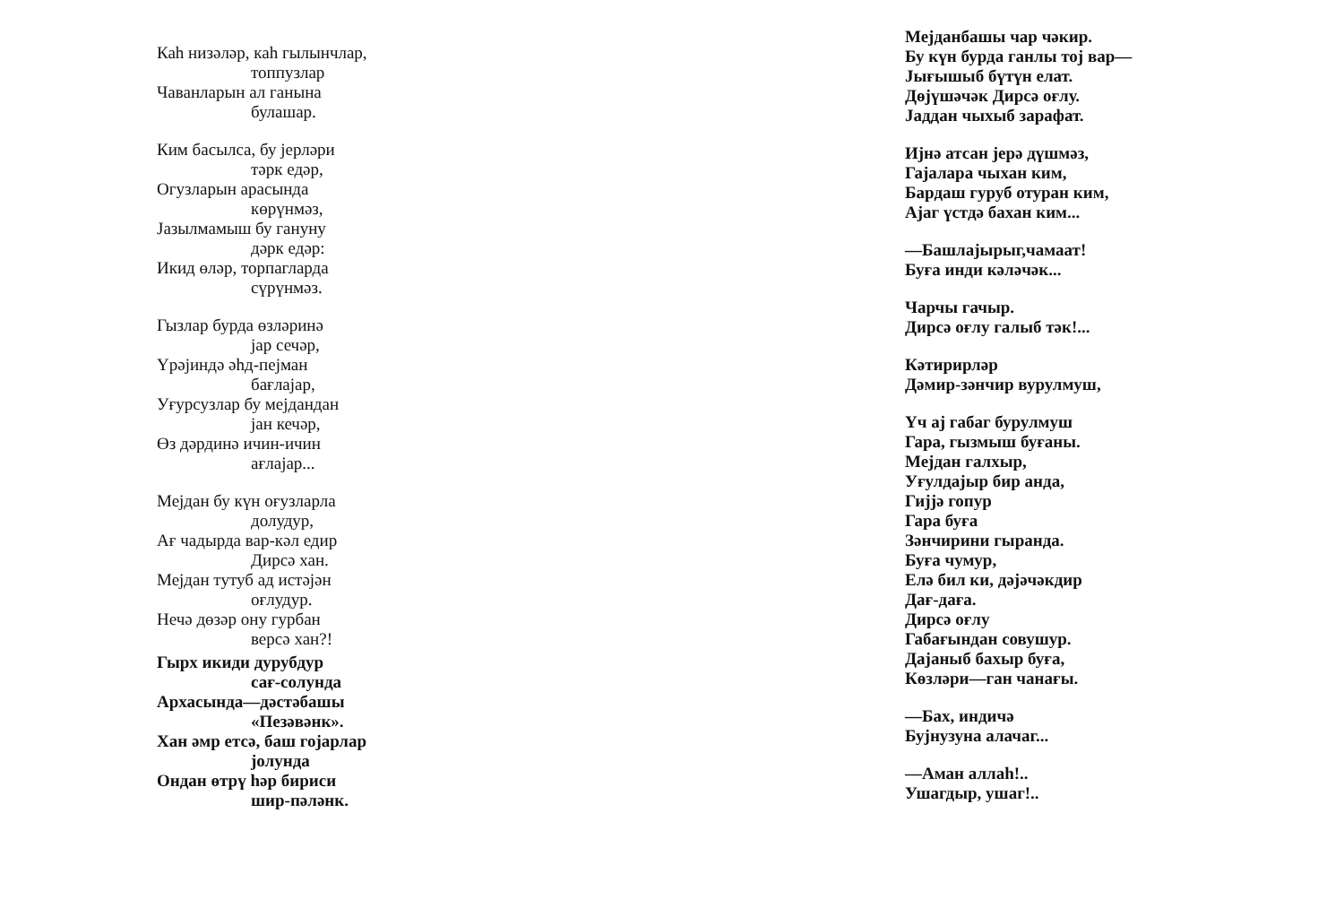Каһ низәләр, каһ гылынчлар,
топпузлар
Чаванларын ал ганына
булашар.
Ким басылса, бу јерләри
тәрк едәр,
Огузларын арасында
көрүнмәз,
Јазылмамыш бу гануну
дәрк едәр:
Икид өләр, торпагларда
сүрүнмәз.
Гызлар бурда өзләринә
јар сечәр,
Үрәјиндә әһд-пејман
бағлајар,
Уғурсузлар бу мејдандан
јан кечәр,
Өз дәрдинә ичин-ичин
ағлајар...
Мејдан бу күн оғузларла
долудур,
Ағ чадырда вар-кәл едир
Дирсә хан.
Мејдан тутуб ад истәјән
оғлудур.
Нечә дөзәр ону гурбан
версә хан?!
Гырх икиди дурубдур
сағ-солунда
Архасында—дәстәбашы
«Пезәвәнк».
Хан әмр етсә, баш гојарлар
јолунда
Ондан өтрү һәр бириси
шир-пәләнк.
Мејданбашы чар чәкир.
Бу күн бурда ганлы тој вар—
Јығышыб бүтүн елат.
Дөјүшәчәк Дирсә оғлу.
Јаддан чыхыб зарафат.
Ијнә атсан јерә дүшмәз,
Гајалара чыхан ким,
Бардаш гуруб отуран ким,
Ајаг үстдә бахан ким...
—Башлајырыг,чамаат!
Буға инди кәләчәк...
Чарчы гачыр.
Дирсә оғлу галыб тәк!...
Кәтирирләр
Дәмир-зәнчир вурулмуш,
Үч ај габаг бурулмуш
Гара, гызмыш буғаны.
Мејдан галхыр,
Уғулдајыр бир анда,
Гијјә гопур
Гара буға
Зәнчирини гыранда.
Буға чумур,
Елә бил ки, дәјәчәкдир
Дағ-дағa.
Дирсә оғлу
Габағындан совушур.
Дајаныб бахыр буға,
Көзләри—ган чанағы.
—Бах, индичә
Бујнузуна алачаг...
—Аман аллаһ!..
Ушагдыр, ушаг!..